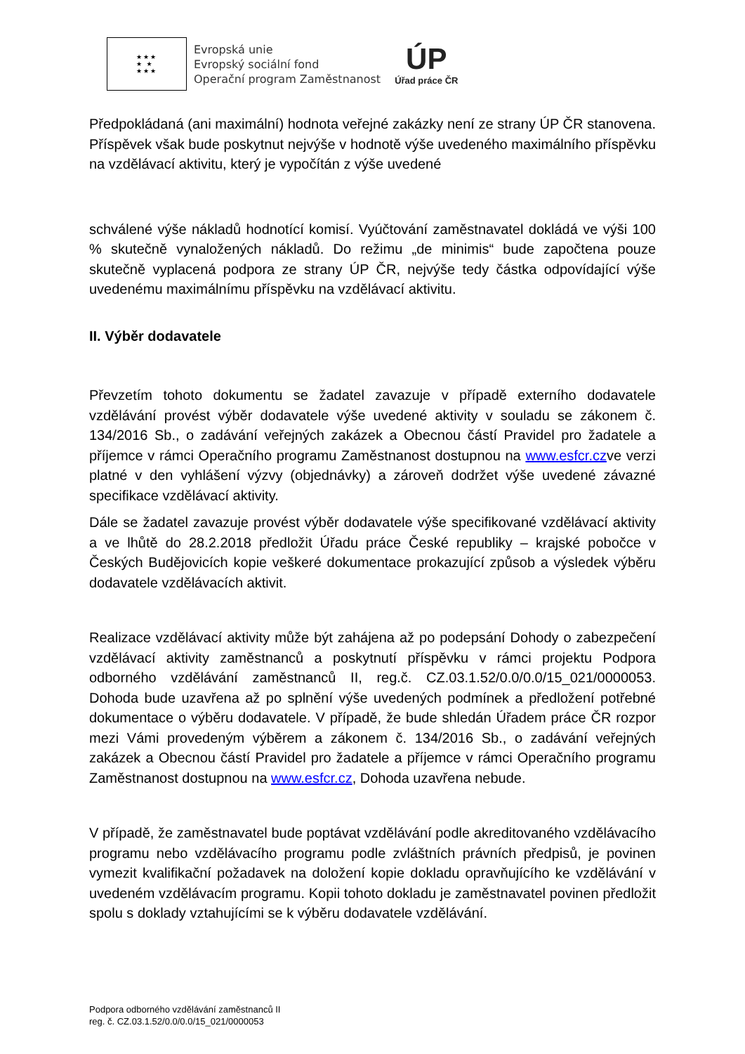★★★
★ ★
★★★
Evropská unie
Evropský sociální fond
Operační program Zaměstnanost
ÚP
Úřad práce ČR
Předpokládaná (ani maximální) hodnota veřejné zakázky není ze strany ÚP ČR stanovena. Příspěvek však bude poskytnut nejvýše v hodnotě výše uvedeného maximálního příspěvku na vzdělávací aktivitu, který je vypočítán z výše uvedené
schválené výše nákladů hodnotící komisí. Vyúčtování zaměstnavatel dokládá ve výši 100 % skutečně vynaložených nákladů. Do režimu „de minimis“ bude započtena pouze skutečně vyplacená podpora ze strany ÚP ČR, nejvýše tedy částka odpovídající výše uvedenému maximálnímu příspěvku na vzdělávací aktivitu.
II. Výběr dodavatele
Převzetím tohoto dokumentu se žadatel zavazuje v případě externího dodavatele vzdělávání provést výběr dodavatele výše uvedené aktivity v souladu se zákonem č. 134/2016 Sb., o zadávání veřejných zakázek a Obecnou částí Pravidel pro žadatele a příjemce v rámci Operačního programu Zaměstnanost dostupnou na www.esfcr.czve verzi platné v den vyhlášení výzvy (objednávky) a zároveň dodržet výše uvedené závazné specifikace vzdělávací aktivity.
Dále se žadatel zavazuje provést výběr dodavatele výše specifikované vzdělávací aktivity a ve lhůtě do 28.2.2018 předložit Úřadu práce České republiky – krajské pobočce v Českých Budějovicích kopie veškeré dokumentace prokazující způsob a výsledek výběru dodavatele vzdělávacích aktivit.
Realizace vzdělávací aktivity může být zahájena až po podepsání Dohody o zabezpečení vzdělávací aktivity zaměstnanců a poskytnutí příspěvku v rámci projektu Podpora odborného vzdělávání zaměstnanců II, reg.č. CZ.03.1.52/0.0/0.0/15_021/0000053. Dohoda bude uzavřena až po splnění výše uvedených podmínek a předložení potřebné dokumentace o výběru dodavatele. V případě, že bude shledán Úřadem práce ČR rozpor mezi Vámi provedeným výběrem a zákonem č. 134/2016 Sb., o zadávání veřejných zakázek a Obecnou částí Pravidel pro žadatele a příjemce v rámci Operačního programu Zaměstnanost dostupnou na www.esfcr.cz, Dohoda uzavřena nebude.
V případě, že zaměstnavatel bude poptávat vzdělávání podle akreditovaného vzdělávacího programu nebo vzdělávacího programu podle zvláštních právních předpisů, je povinen vymezit kvalifikační požadavek na doložení kopie dokladu opravňujícího ke vzdělávání v uvedeném vzdělávacím programu. Kopii tohoto dokladu je zaměstnavatel povinen předložit spolu s doklady vztahujícími se k výběru dodavatele vzdělávání.
Podpora odborného vzdělávání zaměstnanců II
reg. č. CZ.03.1.52/0.0/0.0/15_021/0000053